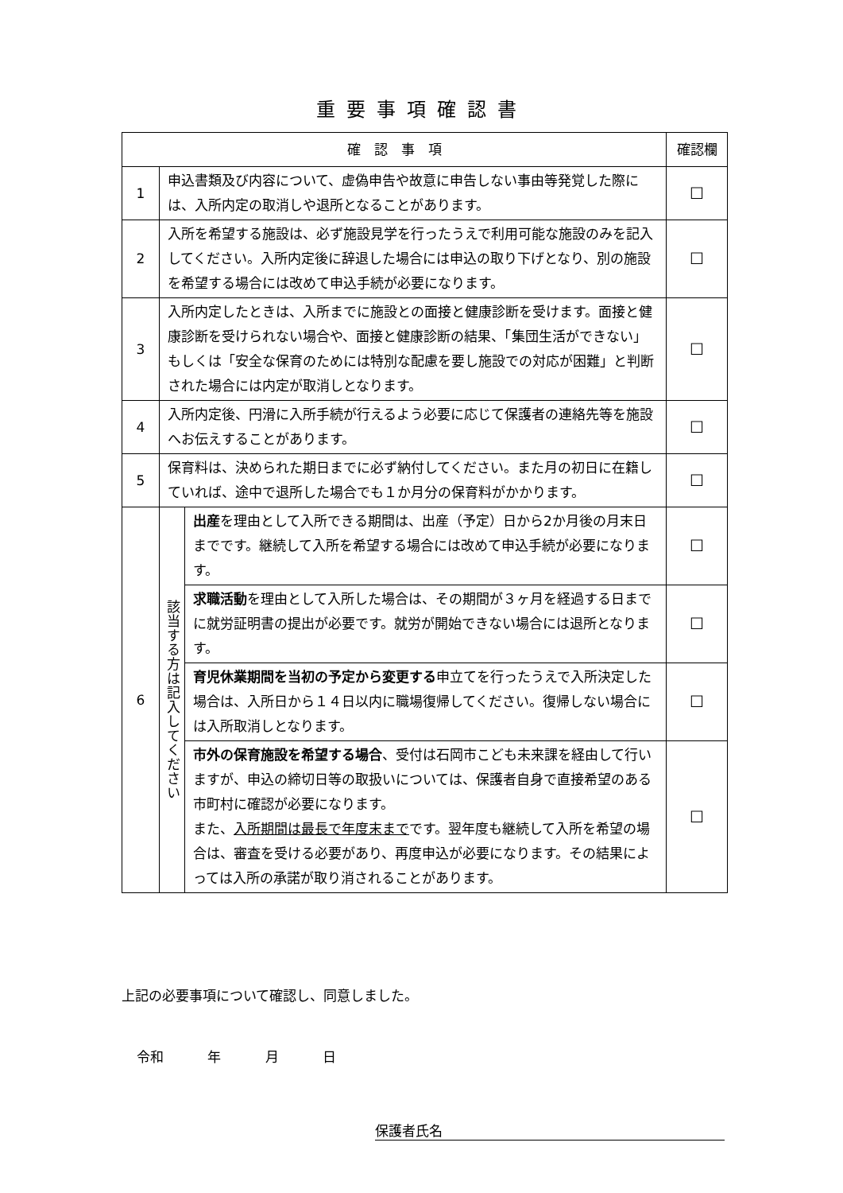重要事項確認書
| 確 認 事 項 | | | 確認欄 |
| --- | --- | --- | --- |
| 1 | 申込書類及び内容について、虚偽申告や故意に申告しない事由等発覚した際には、入所内定の取消しや退所となることがあります。 | | ☐ |
| 2 | 入所を希望する施設は、必ず施設見学を行ったうえで利用可能な施設のみを記入してください。入所内定後に辞退した場合には申込の取り下げとなり、別の施設を希望する場合には改めて申込手続が必要になります。 | | ☐ |
| 3 | 入所内定したときは、入所までに施設との面接と健康診断を受けます。面接と健康診断を受けられない場合や、面接と健康診断の結果、「集団生活ができない」もしくは「安全な保育のためには特別な配慮を要し施設での対応が困難」と判断された場合には内定が取消しとなります。 | | ☐ |
| 4 | 入所内定後、円滑に入所手続が行えるよう必要に応じて保護者の連絡先等を施設へお伝えすることがあります。 | | ☐ |
| 5 | 保育料は、決められた期日までに必ず納付してください。また月の初日に在籍していれば、途中で退所した場合でも１か月分の保育料がかかります。 | | ☐ |
| 6 | 該当する方は記入してください | 出産 を理由として入所できる期間は、出産（予定）日から2か月後の月末日までです。継続して入所を希望する場合には改めて申込手続が必要になります。 | ☐ |
| | | 求職活動 を理由として入所した場合は、その期間が３ヶ月を経過する日までに就労証明書の提出が必要です。就労が開始できない場合には退所となります。 | ☐ |
| | | 育児休業期間を当初の予定から変更する 申立てを行ったうえで入所決定した場合は、入所日から１４日以内に職場復帰してください。復帰しない場合には入所取消しとなります。 | ☐ |
| | | 市外の保育施設を希望する場合 、受付は石岡市こども未来課を経由して行いますが、申込の締切日等の取扱いについては、保護者自身で直接希望のある市町村に確認が必要になります。 また、 入所期間は最長で年度末まで です。翌年度も継続して入所を希望の場合は、審査を受ける必要があり、再度申込が必要になります。その結果によっては入所の承諾が取り消されることがあります。 | ☐ |
上記の必要事項について確認し、同意しました。
令和 年 月 日
保護者氏名